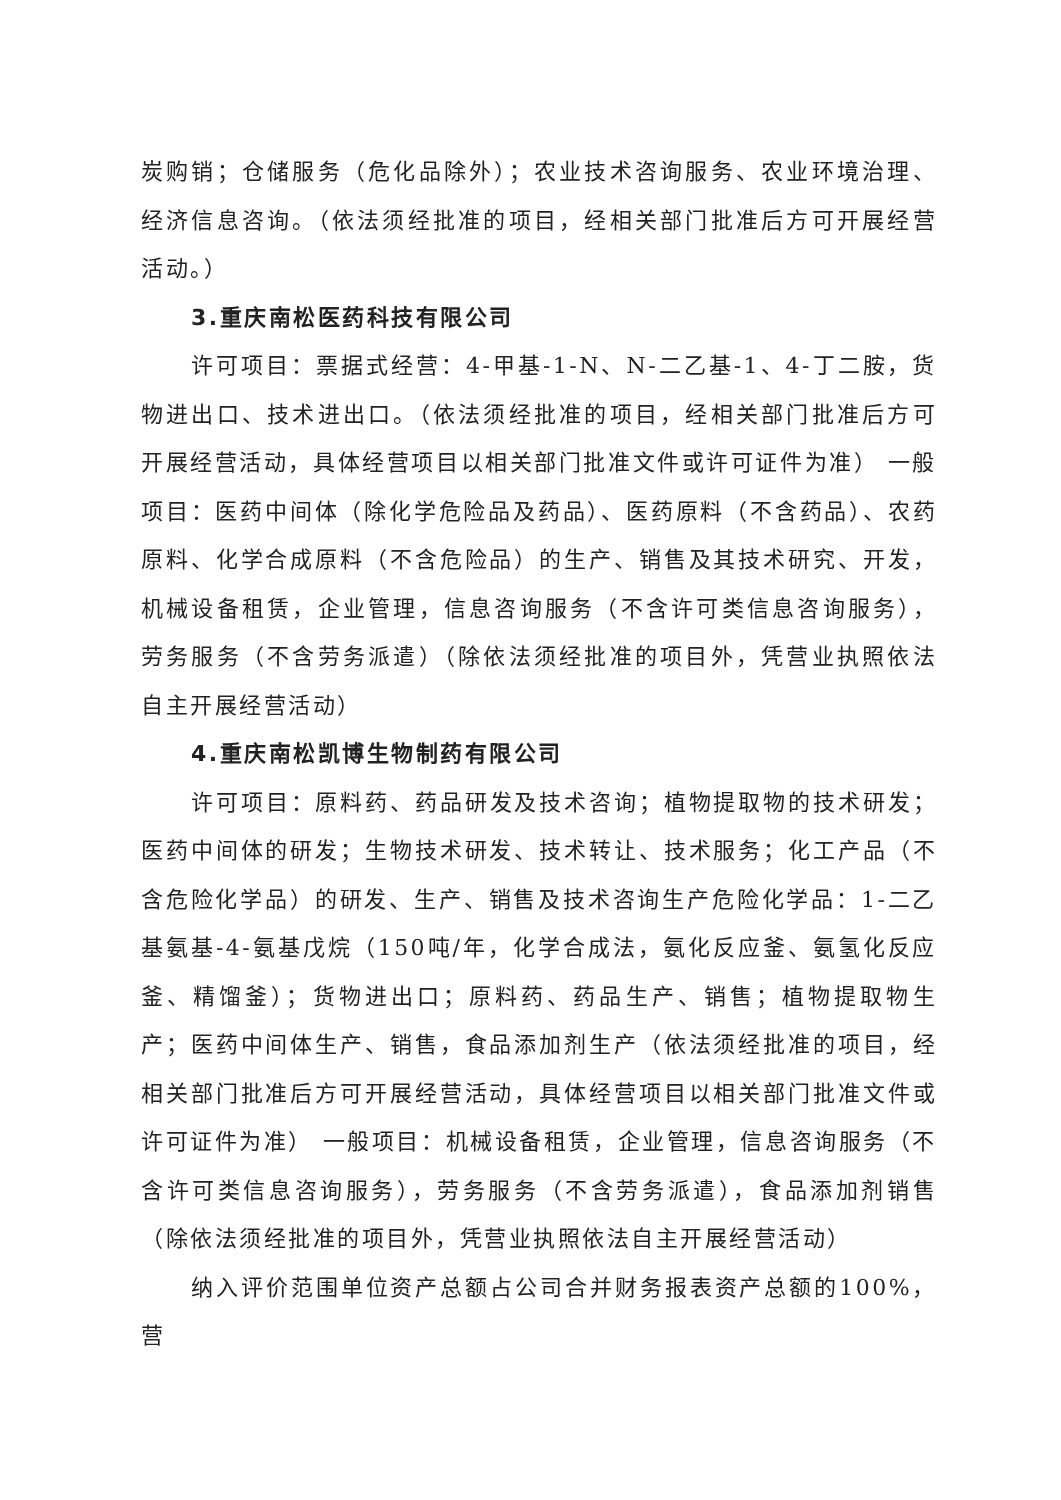炭购销；仓储服务（危化品除外）；农业技术咨询服务、农业环境治理、经济信息咨询。（依法须经批准的项目，经相关部门批准后方可开展经营活动。）
3.重庆南松医药科技有限公司
许可项目：票据式经营：4-甲基-1-N、N-二乙基-1、4-丁二胺，货物进出口、技术进出口。（依法须经批准的项目，经相关部门批准后方可开展经营活动，具体经营项目以相关部门批准文件或许可证件为准） 一般项目：医药中间体（除化学危险品及药品）、医药原料（不含药品）、农药原料、化学合成原料（不含危险品）的生产、销售及其技术研究、开发，机械设备租赁，企业管理，信息咨询服务（不含许可类信息咨询服务），劳务服务（不含劳务派遣）（除依法须经批准的项目外，凭营业执照依法自主开展经营活动）
4.重庆南松凯博生物制药有限公司
许可项目：原料药、药品研发及技术咨询；植物提取物的技术研发；医药中间体的研发；生物技术研发、技术转让、技术服务；化工产品（不含危险化学品）的研发、生产、销售及技术咨询生产危险化学品：1-二乙基氨基-4-氨基戊烷（150吨/年，化学合成法，氨化反应釜、氨氢化反应釜、精馏釜）；货物进出口；原料药、药品生产、销售；植物提取物生产；医药中间体生产、销售，食品添加剂生产（依法须经批准的项目，经相关部门批准后方可开展经营活动，具体经营项目以相关部门批准文件或许可证件为准） 一般项目：机械设备租赁，企业管理，信息咨询服务（不含许可类信息咨询服务），劳务服务（不含劳务派遣），食品添加剂销售（除依法须经批准的项目外，凭营业执照依法自主开展经营活动）
纳入评价范围单位资产总额占公司合并财务报表资产总额的100%，营